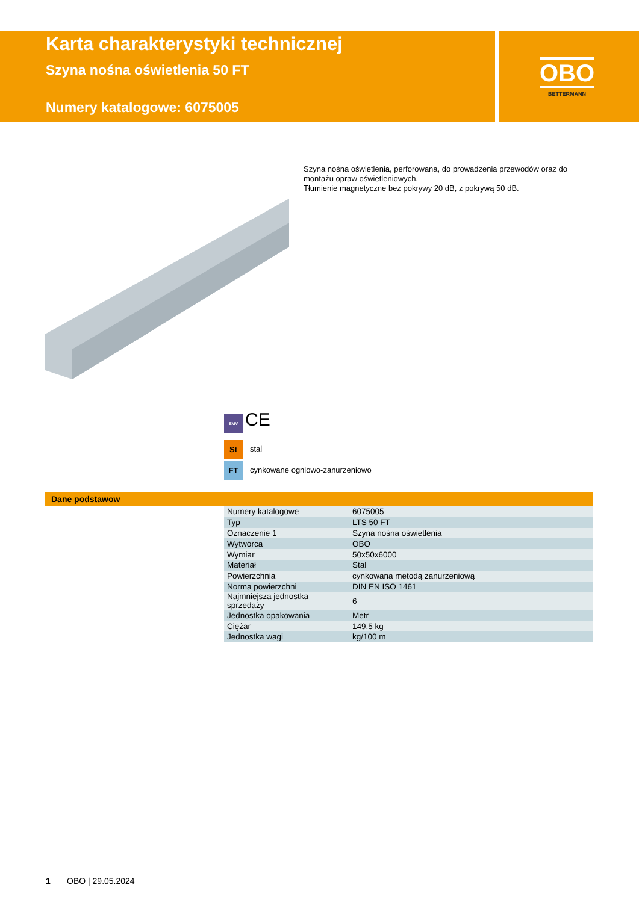Karta charakterystyki technicznej
Szyna nośna oświetlenia 50 FT
Numery katalogowe: 6075005
OBO
BETTERMANN
Szyna nośna oświetlenia, perforowana, do prowadzenia przewodów oraz do montażu opraw oświetleniowych.
Tłumienie magnetyczne bez pokrywy 20 dB, z pokrywą 50 dB.
EMV CE
St stal
FT cynkowane ogniowo-zanurzeniowo
Dane podstawow
| Numery katalogowe | 6075005 |
| Typ | LTS 50 FT |
| Oznaczenie 1 | Szyna nośna oświetlenia |
| Wytwórca | OBO |
| Wymiar | 50x50x6000 |
| Materiał | Stal |
| Powierzchnia | cynkowana metodą zanurzeniową |
| Norma powierzchni | DIN EN ISO 1461 |
| Najmniejsza jednostka sprzedaży | 6 |
| Jednostka opakowania | Metr |
| Ciężar | 149,5 kg |
| Jednostka wagi | kg/100 m |
1 OBO | 29.05.2024